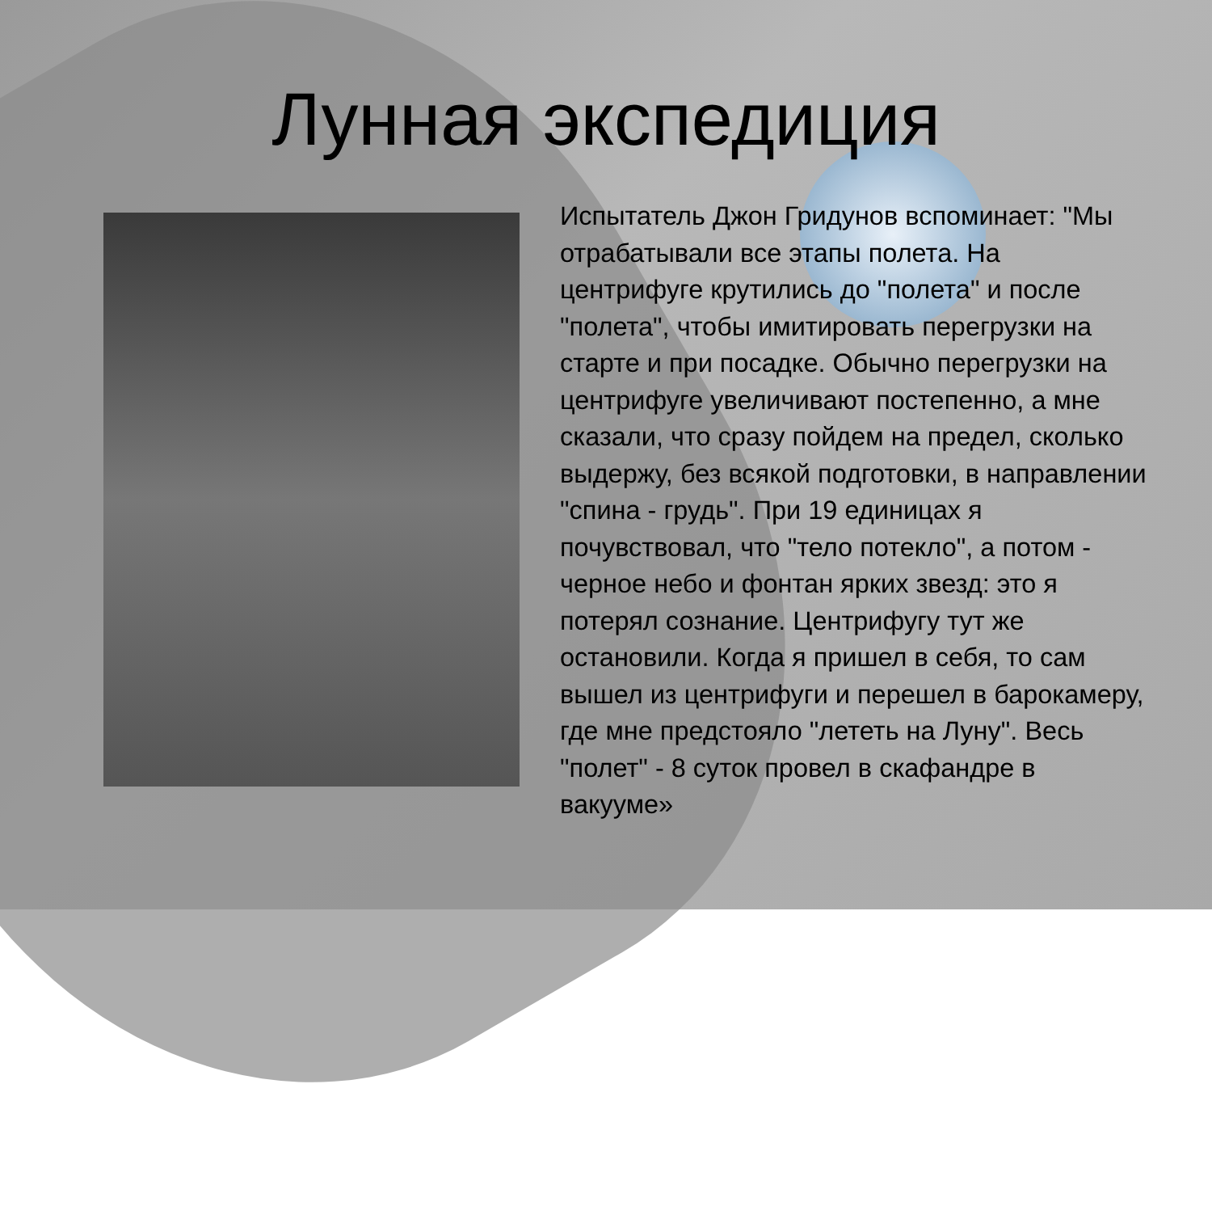Лунная экспедиция
Испытатель Джон Гридунов вспоминает: "Мы отрабатывали все этапы полета. На центрифуге крутились до "полета" и после "полета", чтобы имитировать перегрузки на старте и при посадке. Обычно перегрузки на центрифуге увеличивают постепенно, а мне сказали, что сразу пойдем на предел, сколько выдержу, без всякой подготовки, в направлении "спина - грудь". При 19 единицах я почувствовал, что "тело потекло", а потом - черное небо и фонтан ярких звезд: это я потерял сознание. Центрифугу тут же остановили. Когда я пришел в себя, то сам вышел из центрифуги и перешел в барокамеру, где мне предстояло "лететь на Луну". Весь "полет" - 8 суток провел в скафандре в вакууме»